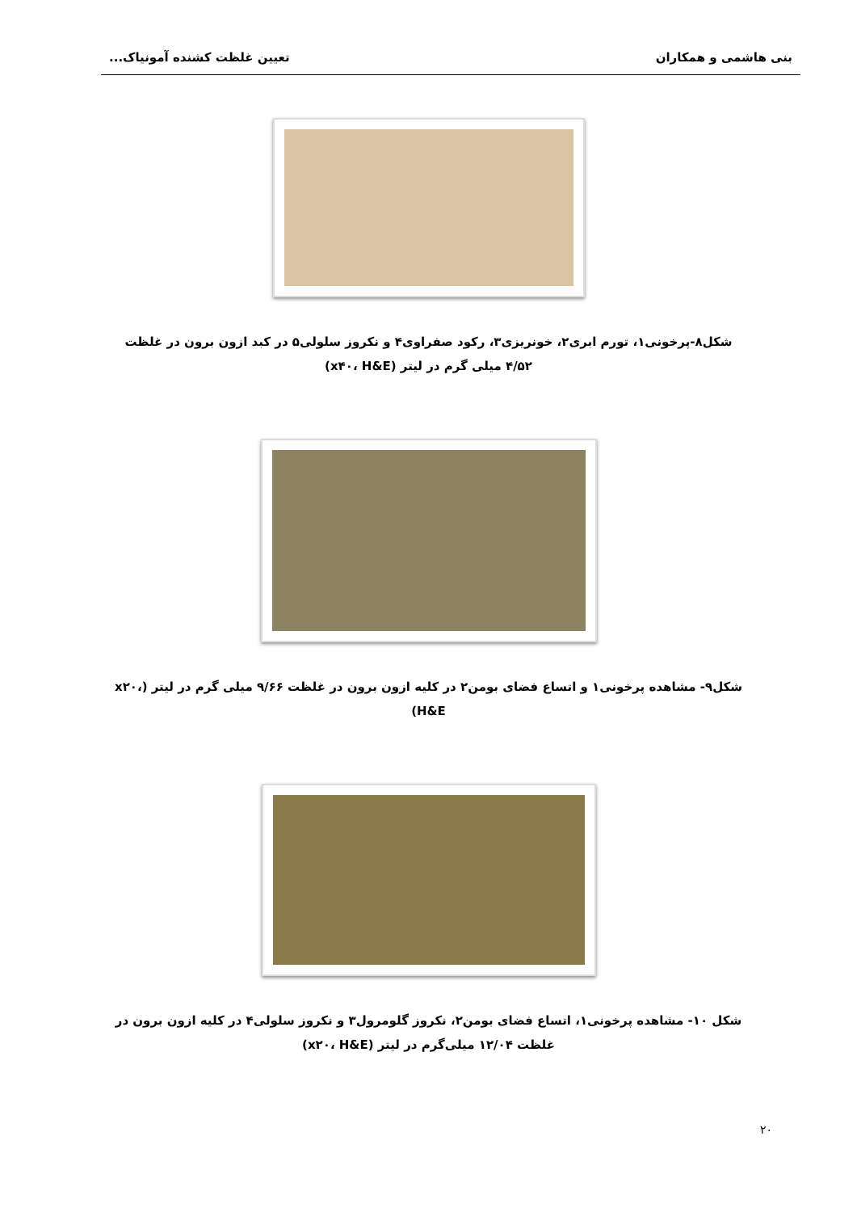بنی هاشمی و همکاران تعیین غلظت کشنده آمونیاک...
شکل۸-پرخونی۱، تورم ابری۲، خونریزی۳، رکود صفراوی۴ و نکروز سلولی۵ در کبد ازون برون در غلظت ۴/۵۲ میلی گرم در لیتر (x۴۰، H&E)
شکل۹- مشاهده پرخونی۱ و اتساع فضای بومن۲ در کلیه ازون برون در غلظت ۹/۶۶ میلی گرم در لیتر (x۲۰، H&E)
شکل ۱۰- مشاهده پرخونی۱، اتساع فضای بومن۲، نکروز گلومرول۳ و نکروز سلولی۴ در کلیه ازون برون در غلظت ۱۲/۰۴ میلی‌گرم در لیتر (x۲۰، H&E)
۲۰